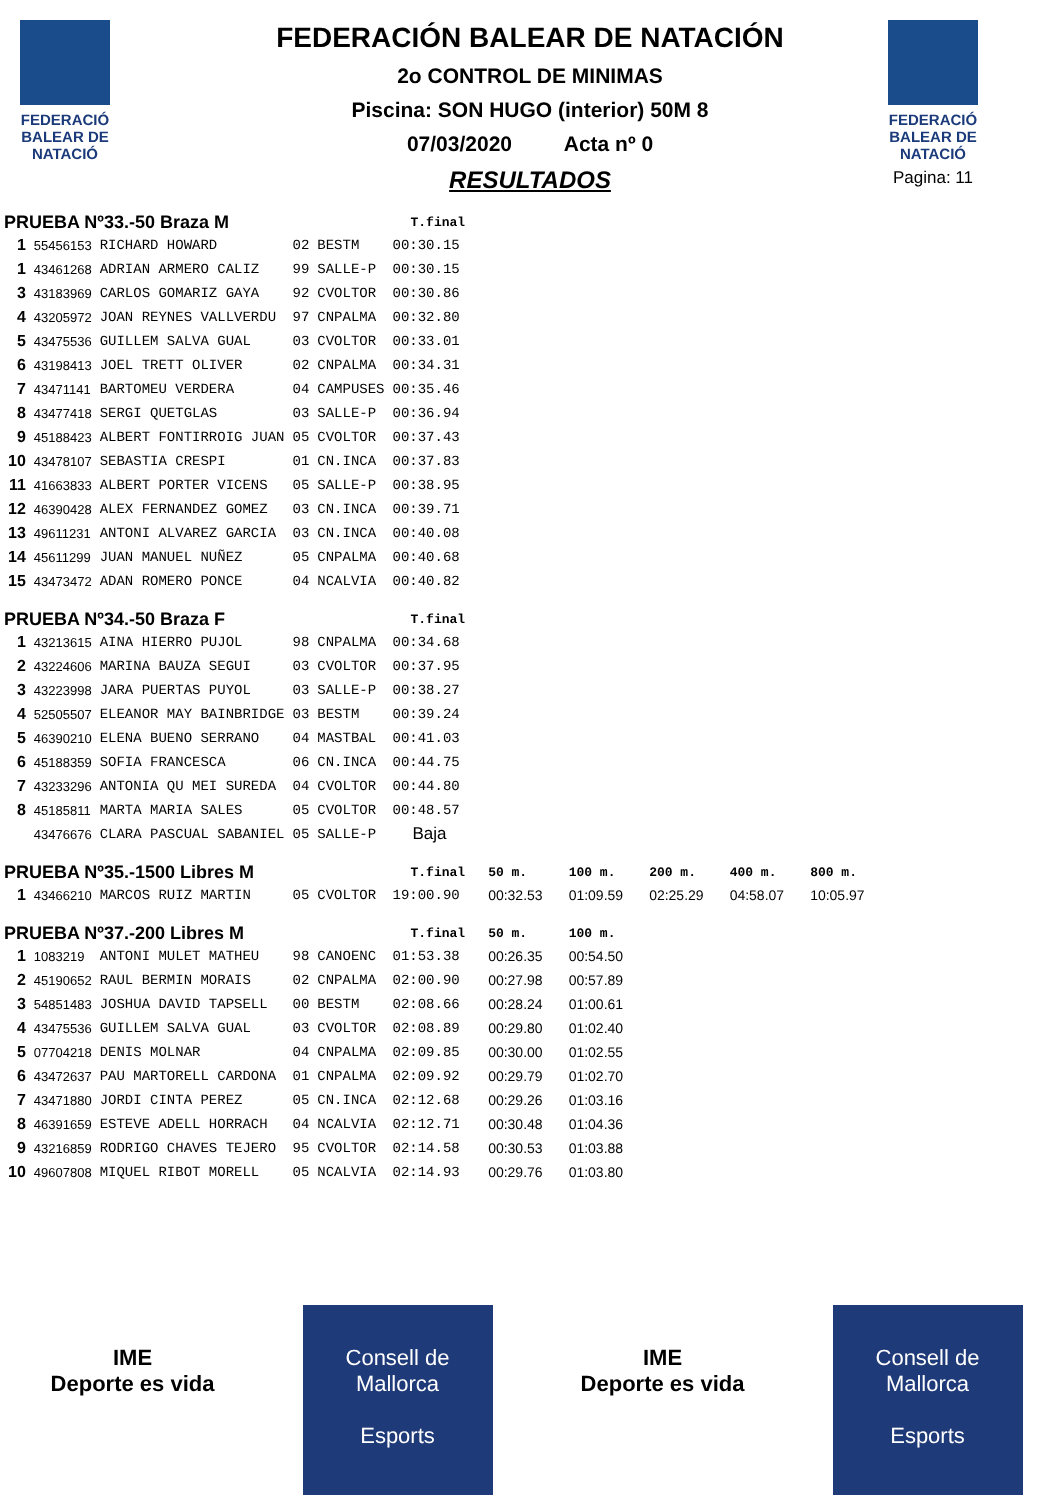FEDERACIÓ BALEAR DE NATACIÓ
FEDERACIÓ BALEAR DE NATACIÓ
Pagina: 11
FEDERACIÓN BALEAR DE NATACIÓN
2o CONTROL DE MINIMAS
Piscina: SON HUGO (interior) 50M 8
07/03/2020 Acta nº 0
RESULTADOS
| PRUEBA Nº33.-50 Braza M | | | | | T.final | | | | | |
| --- | --- | --- | --- | --- | --- | --- | --- | --- | --- | --- |
| 1 | 55456153 | RICHARD HOWARD | 02 | BESTM | 00:30.15 | | | | | |
| 1 | 43461268 | ADRIAN ARMERO CALIZ | 99 | SALLE-P | 00:30.15 | | | | | |
| 3 | 43183969 | CARLOS GOMARIZ GAYA | 92 | CVOLTOR | 00:30.86 | | | | | |
| 4 | 43205972 | JOAN REYNES VALLVERDU | 97 | CNPALMA | 00:32.80 | | | | | |
| 5 | 43475536 | GUILLEM SALVA GUAL | 03 | CVOLTOR | 00:33.01 | | | | | |
| 6 | 43198413 | JOEL TRETT OLIVER | 02 | CNPALMA | 00:34.31 | | | | | |
| 7 | 43471141 | BARTOMEU VERDERA | 04 | CAMPUSES | 00:35.46 | | | | | |
| 8 | 43477418 | SERGI QUETGLAS | 03 | SALLE-P | 00:36.94 | | | | | |
| 9 | 45188423 | ALBERT FONTIRROIG JUAN | 05 | CVOLTOR | 00:37.43 | | | | | |
| 10 | 43478107 | SEBASTIA CRESPI | 01 | CN.INCA | 00:37.83 | | | | | |
| 11 | 41663833 | ALBERT PORTER VICENS | 05 | SALLE-P | 00:38.95 | | | | | |
| 12 | 46390428 | ALEX FERNANDEZ GOMEZ | 03 | CN.INCA | 00:39.71 | | | | | |
| 13 | 49611231 | ANTONI ALVAREZ GARCIA | 03 | CN.INCA | 00:40.08 | | | | | |
| 14 | 45611299 | JUAN MANUEL NUÑEZ | 05 | CNPALMA | 00:40.68 | | | | | |
| 15 | 43473472 | ADAN ROMERO PONCE | 04 | NCALVIA | 00:40.82 | | | | | |
| PRUEBA Nº34.-50 Braza F | | | | | T.final | | | | | |
| 1 | 43213615 | AINA HIERRO PUJOL | 98 | CNPALMA | 00:34.68 | | | | | |
| 2 | 43224606 | MARINA BAUZA SEGUI | 03 | CVOLTOR | 00:37.95 | | | | | |
| 3 | 43223998 | JARA PUERTAS PUYOL | 03 | SALLE-P | 00:38.27 | | | | | |
| 4 | 52505507 | ELEANOR MAY BAINBRIDGE | 03 | BESTM | 00:39.24 | | | | | |
| 5 | 46390210 | ELENA BUENO SERRANO | 04 | MASTBAL | 00:41.03 | | | | | |
| 6 | 45188359 | SOFIA FRANCESCA | 06 | CN.INCA | 00:44.75 | | | | | |
| 7 | 43233296 | ANTONIA QU MEI SUREDA | 04 | CVOLTOR | 00:44.80 | | | | | |
| 8 | 45185811 | MARTA MARIA SALES | 05 | CVOLTOR | 00:48.57 | | | | | |
| | 43476676 | CLARA PASCUAL SABANIEL | 05 | SALLE-P | Baja | | | | | |
| PRUEBA Nº35.-1500 Libres M | | | | | T.final | 50 m. | 100 m. | 200 m. | 400 m. | 800 m. |
| 1 | 43466210 | MARCOS RUIZ MARTIN | 05 | CVOLTOR | 19:00.90 | 00:32.53 | 01:09.59 | 02:25.29 | 04:58.07 | 10:05.97 |
| PRUEBA Nº37.-200 Libres M | | | | | T.final | 50 m. | 100 m. | | | |
| 1 | 1083219 | ANTONI MULET MATHEU | 98 | CANOENC | 01:53.38 | 00:26.35 | 00:54.50 | | | |
| 2 | 45190652 | RAUL BERMIN MORAIS | 02 | CNPALMA | 02:00.90 | 00:27.98 | 00:57.89 | | | |
| 3 | 54851483 | JOSHUA DAVID TAPSELL | 00 | BESTM | 02:08.66 | 00:28.24 | 01:00.61 | | | |
| 4 | 43475536 | GUILLEM SALVA GUAL | 03 | CVOLTOR | 02:08.89 | 00:29.80 | 01:02.40 | | | |
| 5 | 07704218 | DENIS MOLNAR | 04 | CNPALMA | 02:09.85 | 00:30.00 | 01:02.55 | | | |
| 6 | 43472637 | PAU MARTORELL CARDONA | 01 | CNPALMA | 02:09.92 | 00:29.79 | 01:02.70 | | | |
| 7 | 43471880 | JORDI CINTA PEREZ | 05 | CN.INCA | 02:12.68 | 00:29.26 | 01:03.16 | | | |
| 8 | 46391659 | ESTEVE ADELL HORRACH | 04 | NCALVIA | 02:12.71 | 00:30.48 | 01:04.36 | | | |
| 9 | 43216859 | RODRIGO CHAVES TEJERO | 95 | CVOLTOR | 02:14.58 | 00:30.53 | 01:03.88 | | | |
| 10 | 49607808 | MIQUEL RIBOT MORELL | 05 | NCALVIA | 02:14.93 | 00:29.76 | 01:03.80 | | | |
IME
Deporte es vida
Consell de Mallorca
Esports
IME
Deporte es vida
Consell de Mallorca
Esports